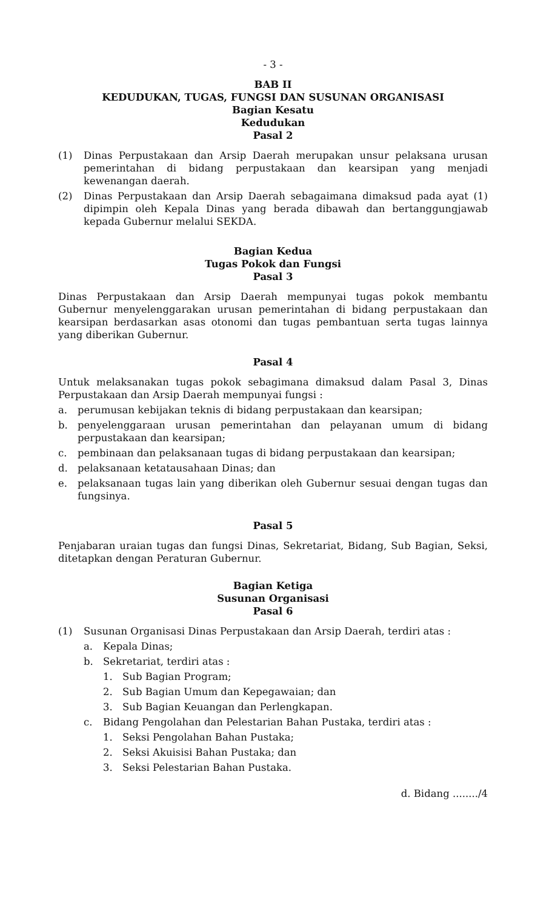- 3 -
BAB II
KEDUDUKAN, TUGAS, FUNGSI DAN SUSUNAN ORGANISASI
Bagian Kesatu
Kedudukan
Pasal 2
(1) Dinas Perpustakaan dan Arsip Daerah merupakan unsur pelaksana urusan pemerintahan di bidang perpustakaan dan kearsipan yang menjadi kewenangan daerah.
(2) Dinas Perpustakaan dan Arsip Daerah sebagaimana dimaksud pada ayat (1) dipimpin oleh Kepala Dinas yang berada dibawah dan bertanggungjawab kepada Gubernur melalui SEKDA.
Bagian Kedua
Tugas Pokok dan Fungsi
Pasal 3
Dinas Perpustakaan dan Arsip Daerah mempunyai tugas pokok membantu Gubernur menyelenggarakan urusan pemerintahan di bidang perpustakaan dan kearsipan berdasarkan asas otonomi dan tugas pembantuan serta tugas lainnya yang diberikan Gubernur.
Pasal 4
Untuk melaksanakan tugas pokok sebagimana dimaksud dalam Pasal 3, Dinas Perpustakaan dan Arsip Daerah mempunyai fungsi :
a. perumusan kebijakan teknis di bidang perpustakaan dan kearsipan;
b. penyelenggaraan urusan pemerintahan dan pelayanan umum di bidang perpustakaan dan kearsipan;
c. pembinaan dan pelaksanaan tugas di bidang perpustakaan dan kearsipan;
d. pelaksanaan ketatausahaan Dinas; dan
e. pelaksanaan tugas lain yang diberikan oleh Gubernur sesuai dengan tugas dan fungsinya.
Pasal 5
Penjabaran uraian tugas dan fungsi Dinas, Sekretariat, Bidang, Sub Bagian, Seksi, ditetapkan dengan Peraturan Gubernur.
Bagian Ketiga
Susunan Organisasi
Pasal 6
(1) Susunan Organisasi Dinas Perpustakaan dan Arsip Daerah, terdiri atas :
a. Kepala Dinas;
b. Sekretariat, terdiri atas :
1. Sub Bagian Program;
2. Sub Bagian Umum dan Kepegawaian; dan
3. Sub Bagian Keuangan dan Perlengkapan.
c. Bidang Pengolahan dan Pelestarian Bahan Pustaka, terdiri atas :
1. Seksi Pengolahan Bahan Pustaka;
2. Seksi Akuisisi Bahan Pustaka; dan
3. Seksi Pelestarian Bahan Pustaka.
d. Bidang ......../4